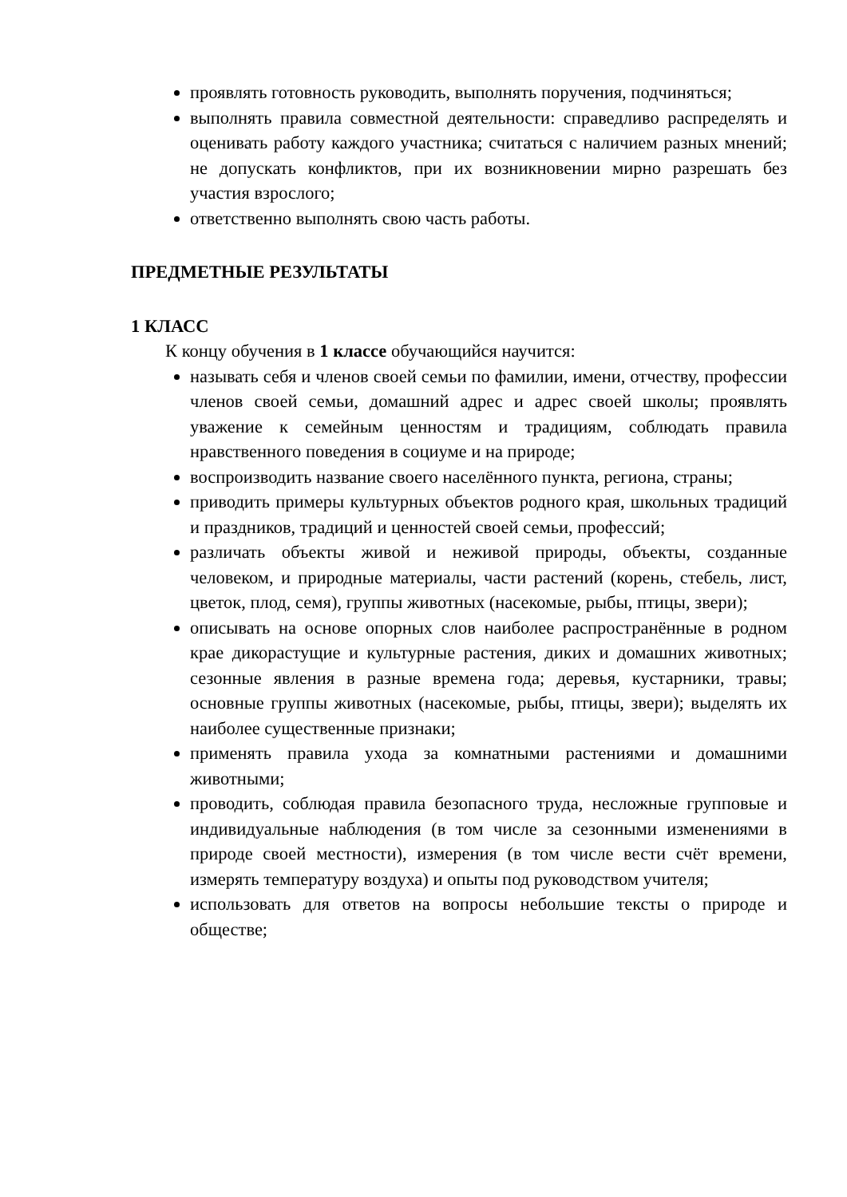проявлять готовность руководить, выполнять поручения, подчиняться;
выполнять правила совместной деятельности: справедливо распределять и оценивать работу каждого участника; считаться с наличием разных мнений; не допускать конфликтов, при их возникновении мирно разрешать без участия взрослого;
ответственно выполнять свою часть работы.
ПРЕДМЕТНЫЕ РЕЗУЛЬТАТЫ
1 КЛАСС
К концу обучения в 1 классе обучающийся научится:
называть себя и членов своей семьи по фамилии, имени, отчеству, профессии членов своей семьи, домашний адрес и адрес своей школы; проявлять уважение к семейным ценностям и традициям, соблюдать правила нравственного поведения в социуме и на природе;
воспроизводить название своего населённого пункта, региона, страны;
приводить примеры культурных объектов родного края, школьных традиций и праздников, традиций и ценностей своей семьи, профессий;
различать объекты живой и неживой природы, объекты, созданные человеком, и природные материалы, части растений (корень, стебель, лист, цветок, плод, семя), группы животных (насекомые, рыбы, птицы, звери);
описывать на основе опорных слов наиболее распространённые в родном крае дикорастущие и культурные растения, диких и домашних животных; сезонные явления в разные времена года; деревья, кустарники, травы; основные группы животных (насекомые, рыбы, птицы, звери); выделять их наиболее существенные признаки;
применять правила ухода за комнатными растениями и домашними животными;
проводить, соблюдая правила безопасного труда, несложные групповые и индивидуальные наблюдения (в том числе за сезонными изменениями в природе своей местности), измерения (в том числе вести счёт времени, измерять температуру воздуха) и опыты под руководством учителя;
использовать для ответов на вопросы небольшие тексты о природе и обществе;